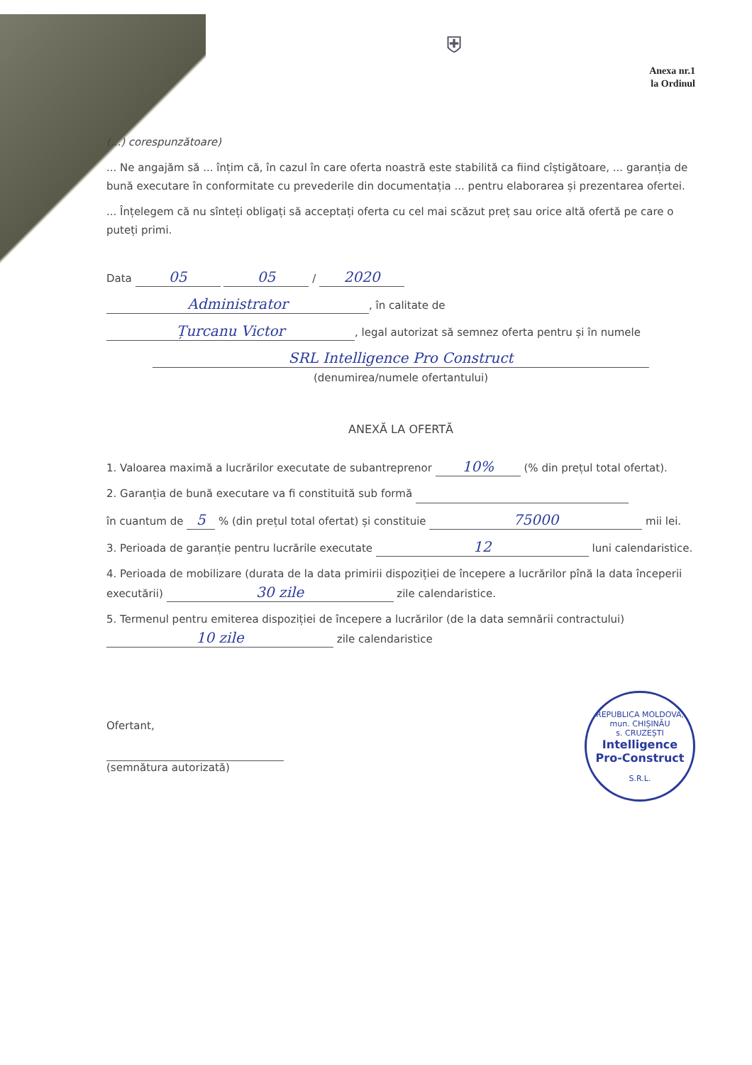⛨
Anexa nr.1
la Ordinul
(...) corespunzătoare)
... Ne angajăm să ... înțim că, în cazul în care oferta noastră este stabilită ca fiind cîștigătoare, ... garanția de bună executare în conformitate cu prevederile din documentația ... pentru elaborarea și prezentarea ofertei.
... Înțelegem că nu sînteți obligați să acceptați oferta cu cel mai scăzut preț sau orice altă ofertă pe care o puteți primi.
Data 05 05 / 2020
Administrator, în calitate de
Țurcanu Victor, legal autorizat să semnez oferta pentru și în numele
SRL Intelligence Pro Construct
(denumirea/numele ofertantului)
ANEXĂ LA OFERTĂ
1. Valoarea maximă a lucrărilor executate de subantreprenor 10% (% din prețul total ofertat).
2. Garanția de bună executare va fi constituită sub formă
în cuantum de 5 % (din prețul total ofertat) și constituie 75000 mii lei.
3. Perioada de garanție pentru lucrările executate 12 luni calendaristice.
4. Perioada de mobilizare (durata de la data primirii dispoziției de începere a lucrărilor pînă la data începerii executării) 30 zile zile calendaristice.
5. Termenul pentru emiterea dispoziției de începere a lucrărilor (de la data semnării contractului) 10 zile zile calendaristice
Ofertant,
(semnătura autorizată)
REPUBLICA MOLDOVA, mun. CHIȘINĂU
s. CRUZEȘTI
Intelligence
Pro-Construct
S.R.L.